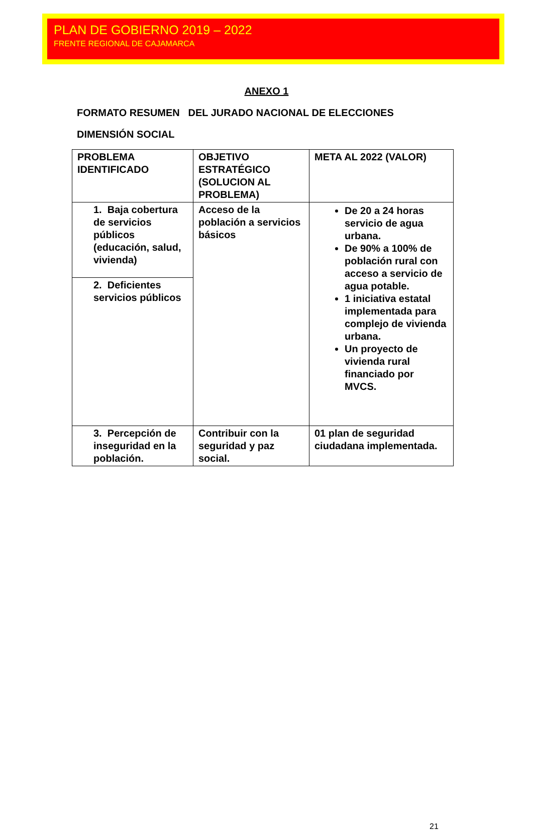PLAN DE GOBIERNO 2019 – 2022
FRENTE REGIONAL DE CAJAMARCA
ANEXO 1
FORMATO RESUMEN DEL JURADO NACIONAL DE ELECCIONES
DIMENSIÓN SOCIAL
| PROBLEMA IDENTIFICADO | OBJETIVO ESTRATÉGICO (SOLUCION AL PROBLEMA) | META AL 2022 (VALOR) |
| 1. Baja cobertura de servicios públicos (educación, salud, vivienda) | Acceso de la población a servicios básicos | De 20 a 24 horas servicio de agua urbana. De 90% a 100% de población rural con acceso a servicio de agua potable. 1 iniciativa estatal implementada para complejo de vivienda urbana. Un proyecto de vivienda rural financiado por MVCS. |
| 2. Deficientes servicios públicos | | |
| 3. Percepción de inseguridad en la población. | Contribuir con la seguridad y paz social. | 01 plan de seguridad ciudadana implementada. |
21